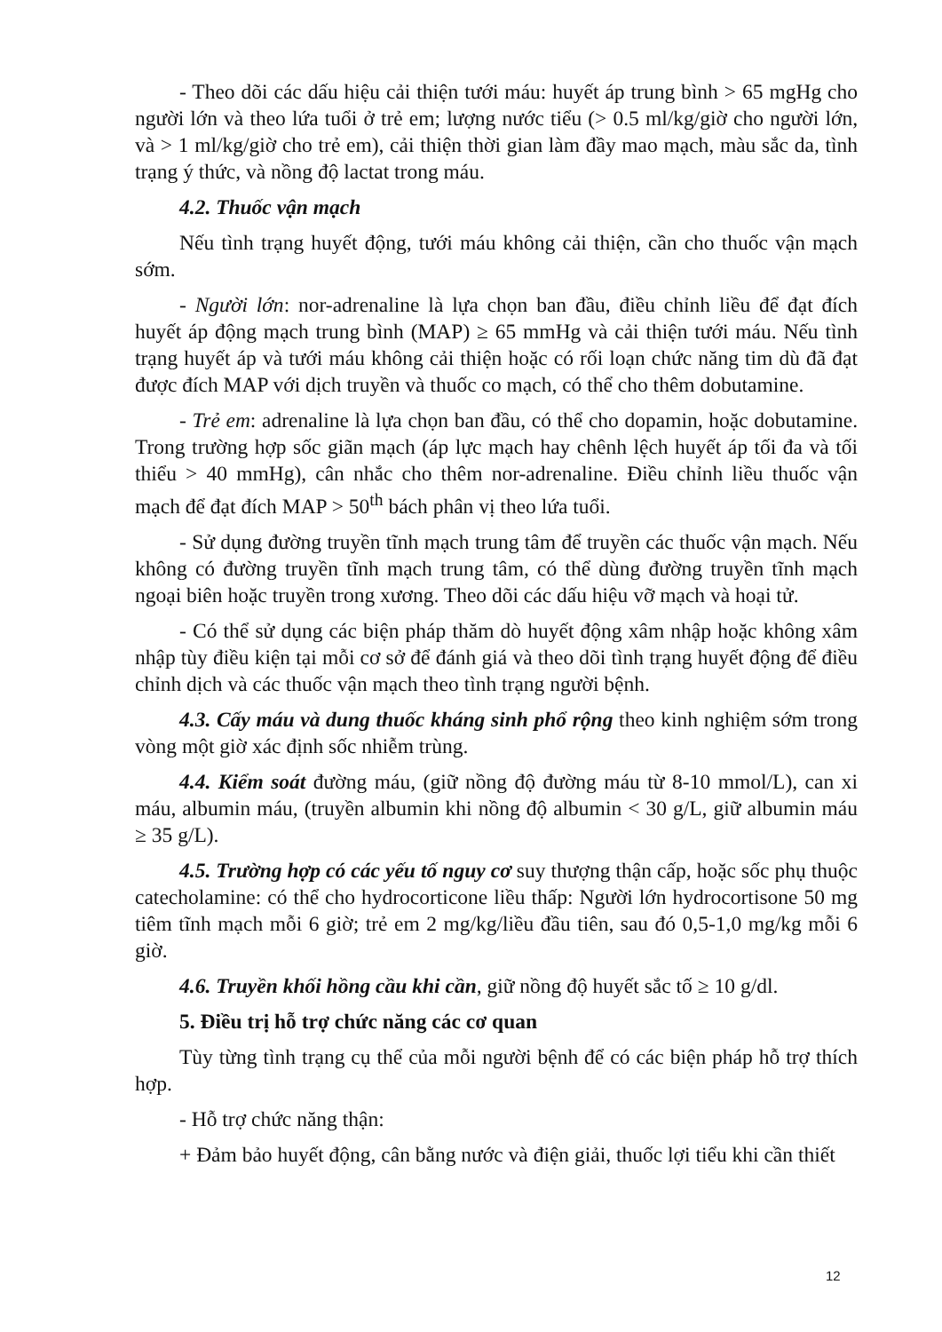- Theo dõi các dấu hiệu cải thiện tưới máu: huyết áp trung bình > 65 mgHg cho người lớn và theo lứa tuổi ở trẻ em; lượng nước tiểu (> 0.5 ml/kg/giờ cho người lớn, và > 1 ml/kg/giờ cho trẻ em), cải thiện thời gian làm đầy mao mạch, màu sắc da, tình trạng ý thức, và nồng độ lactat trong máu.
4.2. Thuốc vận mạch
Nếu tình trạng huyết động, tưới máu không cải thiện, cần cho thuốc vận mạch sớm.
- Người lớn: nor-adrenaline là lựa chọn ban đầu, điều chỉnh liều để đạt đích huyết áp động mạch trung bình (MAP) ≥ 65 mmHg và cải thiện tưới máu. Nếu tình trạng huyết áp và tưới máu không cải thiện hoặc có rối loạn chức năng tim dù đã đạt được đích MAP với dịch truyền và thuốc co mạch, có thể cho thêm dobutamine.
- Trẻ em: adrenaline là lựa chọn ban đầu, có thể cho dopamin, hoặc dobutamine. Trong trường hợp sốc giãn mạch (áp lực mạch hay chênh lệch huyết áp tối đa và tối thiểu > 40 mmHg), cân nhắc cho thêm nor-adrenaline. Điều chỉnh liều thuốc vận mạch để đạt đích MAP > 50<sup>th</sup> bách phân vị theo lứa tuổi.
- Sử dụng đường truyền tĩnh mạch trung tâm để truyền các thuốc vận mạch. Nếu không có đường truyền tĩnh mạch trung tâm, có thể dùng đường truyền tĩnh mạch ngoại biên hoặc truyền trong xương. Theo dõi các dấu hiệu vỡ mạch và hoại tử.
- Có thể sử dụng các biện pháp thăm dò huyết động xâm nhập hoặc không xâm nhập tùy điều kiện tại mỗi cơ sở để đánh giá và theo dõi tình trạng huyết động để điều chỉnh dịch và các thuốc vận mạch theo tình trạng người bệnh.
4.3. Cấy máu và dung thuốc kháng sinh phổ rộng theo kinh nghiệm sớm trong vòng một giờ xác định sốc nhiễm trùng.
4.4. Kiểm soát đường máu, (giữ nồng độ đường máu từ 8-10 mmol/L), can xi máu, albumin máu, (truyền albumin khi nồng độ albumin < 30 g/L, giữ albumin máu ≥ 35 g/L).
4.5. Trường hợp có các yếu tố nguy cơ suy thượng thận cấp, hoặc sốc phụ thuộc catecholamine: có thể cho hydrocorticone liều thấp: Người lớn hydrocortisone 50 mg tiêm tĩnh mạch mỗi 6 giờ; trẻ em 2 mg/kg/liều đầu tiên, sau đó 0,5-1,0 mg/kg mỗi 6 giờ.
4.6. Truyền khối hồng cầu khi cần, giữ nồng độ huyết sắc tố ≥ 10 g/dl.
5. Điều trị hỗ trợ chức năng các cơ quan
Tùy từng tình trạng cụ thể của mỗi người bệnh để có các biện pháp hỗ trợ thích hợp.
- Hỗ trợ chức năng thận:
+ Đảm bảo huyết động, cân bằng nước và điện giải, thuốc lợi tiểu khi cần thiết
12